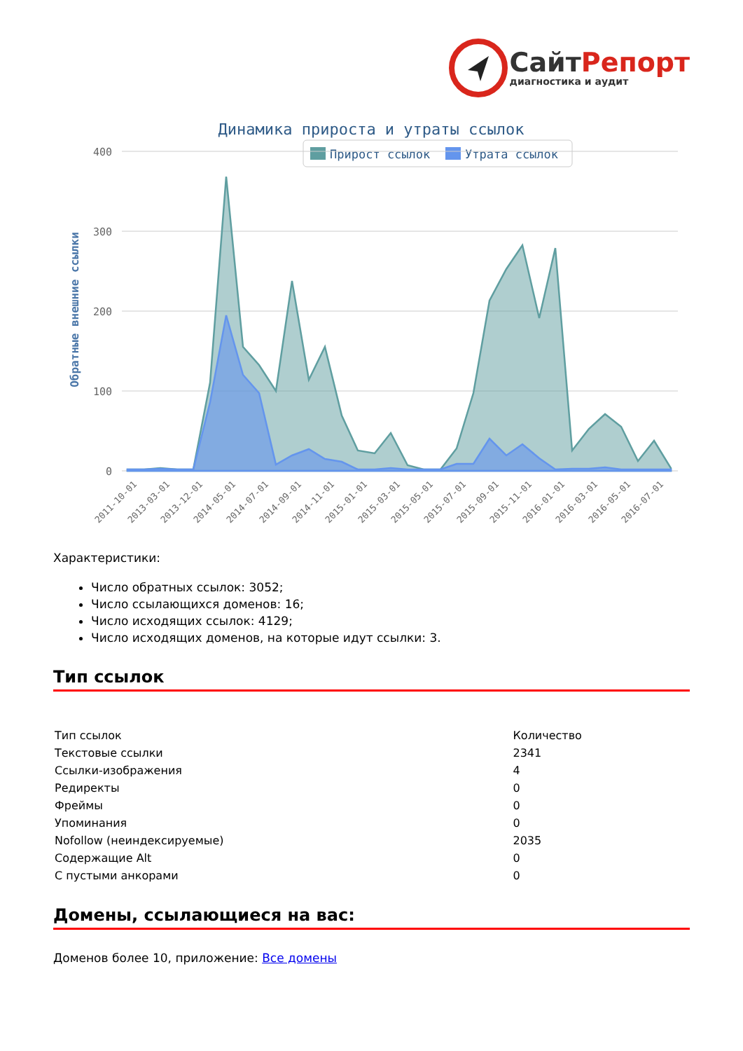СайтРепорт
диагностика и аудит
Динамика прироста и утраты ссылок
Прирост ссылок
Утрата ссылок
400
300
200
100
0
Обратные внешние ссылки
2011-10-01
2013-03-01
2013-12-01
2014-05-01
2014-07-01
2014-09-01
2014-11-01
2015-01-01
2015-03-01
2015-05-01
2015-07-01
2015-09-01
2015-11-01
2016-01-01
2016-03-01
2016-05-01
2016-07-01
Характеристики:
Число обратных ссылок: 3052;
Число ссылающихся доменов: 16;
Число исходящих ссылок: 4129;
Число исходящих доменов, на которые идут ссылки: 3.
Тип ссылок
| Тип ссылок | Количество |
| Текстовые ссылки | 2341 |
| Ссылки-изображения | 4 |
| Редиректы | 0 |
| Фреймы | 0 |
| Упоминания | 0 |
| Nofollow (неиндексируемые) | 2035 |
| Содержащие Alt | 0 |
| С пустыми анкорами | 0 |
Домены, ссылающиеся на вас:
Доменов более 10, приложение: Все домены